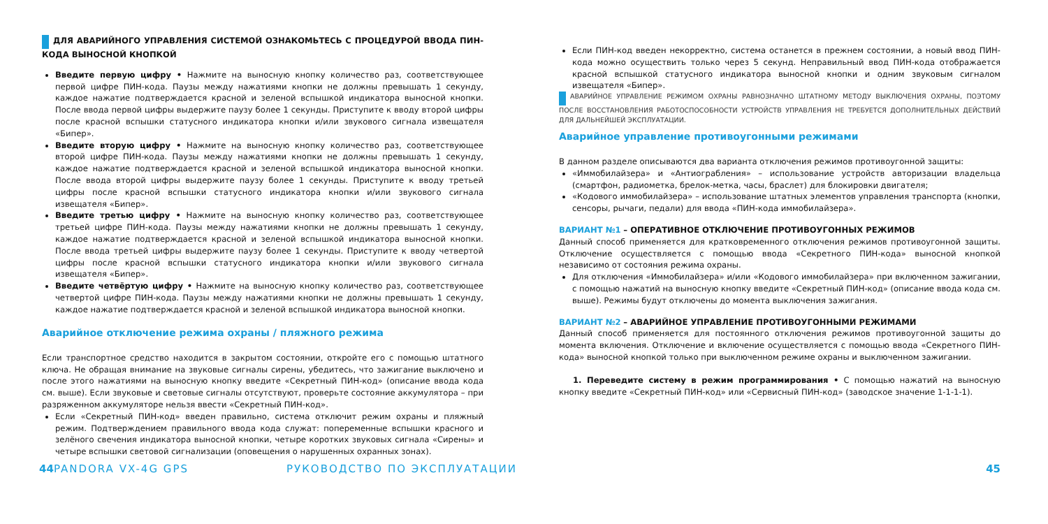ДЛЯ АВАРИЙНОГО УПРАВЛЕНИЯ СИСТЕМОЙ ОЗНАКОМЬТЕСЬ С ПРОЦЕДУРОЙ ВВОДА ПИН-КОДА ВЫНОСНОЙ КНОПКОЙ
Введите первую цифру • Нажмите на выносную кнопку количество раз, соответствующее первой цифре ПИН-кода. Паузы между нажатиями кнопки не должны превышать 1 секунду, каждое нажатие подтверждается красной и зеленой вспышкой индикатора выносной кнопки. После ввода первой цифры выдержите паузу более 1 секунды. Приступите к вводу второй цифры после красной вспышки статусного индикатора кнопки и/или звукового сигнала извещателя «Бипер».
Введите вторую цифру • Нажмите на выносную кнопку количество раз, соответствующее второй цифре ПИН-кода. Паузы между нажатиями кнопки не должны превышать 1 секунду, каждое нажатие подтверждается красной и зеленой вспышкой индикатора выносной кнопки. После ввода второй цифры выдержите паузу более 1 секунды. Приступите к вводу третьей цифры после красной вспышки статусного индикатора кнопки и/или звукового сигнала извещателя «Бипер».
Введите третью цифру • Нажмите на выносную кнопку количество раз, соответствующее третьей цифре ПИН-кода. Паузы между нажатиями кнопки не должны превышать 1 секунду, каждое нажатие подтверждается красной и зеленой вспышкой индикатора выносной кнопки. После ввода третьей цифры выдержите паузу более 1 секунды. Приступите к вводу четвертой цифры после красной вспышки статусного индикатора кнопки и/или звукового сигнала извещателя «Бипер».
Введите четвёртую цифру • Нажмите на выносную кнопку количество раз, соответствующее четвертой цифре ПИН-кода. Паузы между нажатиями кнопки не должны превышать 1 секунду, каждое нажатие подтверждается красной и зеленой вспышкой индикатора выносной кнопки.
Аварийное отключение режима охраны / пляжного режима
Если транспортное средство находится в закрытом состоянии, откройте его с помощью штатного ключа. Не обращая внимание на звуковые сигналы сирены, убедитесь, что зажигание выключено и после этого нажатиями на выносную кнопку введите «Секретный ПИН-код» (описание ввода кода см. выше). Если звуковые и световые сигналы отсутствуют, проверьте состояние аккумулятора – при разряженном аккумуляторе нельзя ввести «Секретный ПИН-код».
Если «Секретный ПИН-код» введен правильно, система отключит режим охраны и пляжный режим. Подтверждением правильного ввода кода служат: попеременные вспышки красного и зелёного свечения индикатора выносной кнопки, четыре коротких звуковых сигнала «Сирены» и четыре вспышки световой сигнализации (оповещения о нарушенных охранных зонах).
Если ПИН-код введен некорректно, система останется в прежнем состоянии, а новый ввод ПИН-кода можно осуществить только через 5 секунд. Неправильный ввод ПИН-кода отображается красной вспышкой статусного индикатора выносной кнопки и одним звуковым сигналом извещателя «Бипер».
АВАРИЙНОЕ УПРАВЛЕНИЕ РЕЖИМОМ ОХРАНЫ РАВНОЗНАЧНО ШТАТНОМУ МЕТОДУ ВЫКЛЮЧЕНИЯ ОХРАНЫ, ПОЭТОМУ ПОСЛЕ ВОССТАНОВЛЕНИЯ РАБОТОСПОСОБНОСТИ УСТРОЙСТВ УПРАВЛЕНИЯ НЕ ТРЕБУЕТСЯ ДОПОЛНИТЕЛЬНЫХ ДЕЙСТВИЙ ДЛЯ ДАЛЬНЕЙШЕЙ ЭКСПЛУАТАЦИИ.
Аварийное управление противоугонными режимами
В данном разделе описываются два варианта отключения режимов противоугонной защиты:
«Иммобилайзера» и «Антиограбления» – использование устройств авторизации владельца (смартфон, радиометка, брелок-метка, часы, браслет) для блокировки двигателя;
«Кодового иммобилайзера» – использование штатных элементов управления транспорта (кнопки, сенсоры, рычаги, педали) для ввода «ПИН-кода иммобилайзера».
ВАРИАНТ №1 – ОПЕРАТИВНОЕ ОТКЛЮЧЕНИЕ ПРОТИВОУГОННЫХ РЕЖИМОВ
Данный способ применяется для кратковременного отключения режимов противоугонной защиты. Отключение осуществляется с помощью ввода «Секретного ПИН-кода» выносной кнопкой независимо от состояния режима охраны.
Для отключения «Иммобилайзера» и/или «Кодового иммобилайзера» при включенном зажигании, с помощью нажатий на выносную кнопку введите «Секретный ПИН-код» (описание ввода кода см. выше). Режимы будут отключены до момента выключения зажигания.
ВАРИАНТ №2 – АВАРИЙНОЕ УПРАВЛЕНИЕ ПРОТИВОУГОННЫМИ РЕЖИМАМИ
Данный способ применяется для постоянного отключения режимов противоугонной защиты до момента включения. Отключение и включение осуществляется с помощью ввода «Секретного ПИН-кода» выносной кнопкой только при выключенном режиме охраны и выключенном зажигании.
1. Переведите систему в режим программирования • С помощью нажатий на выносную кнопку введите «Секретный ПИН-код» или «Сервисный ПИН-код» (заводское значение 1-1-1-1).
44 PANDORA VX-4G GPS РУКОВОДСТВО ПО ЭКСПЛУАТАЦИИ 45